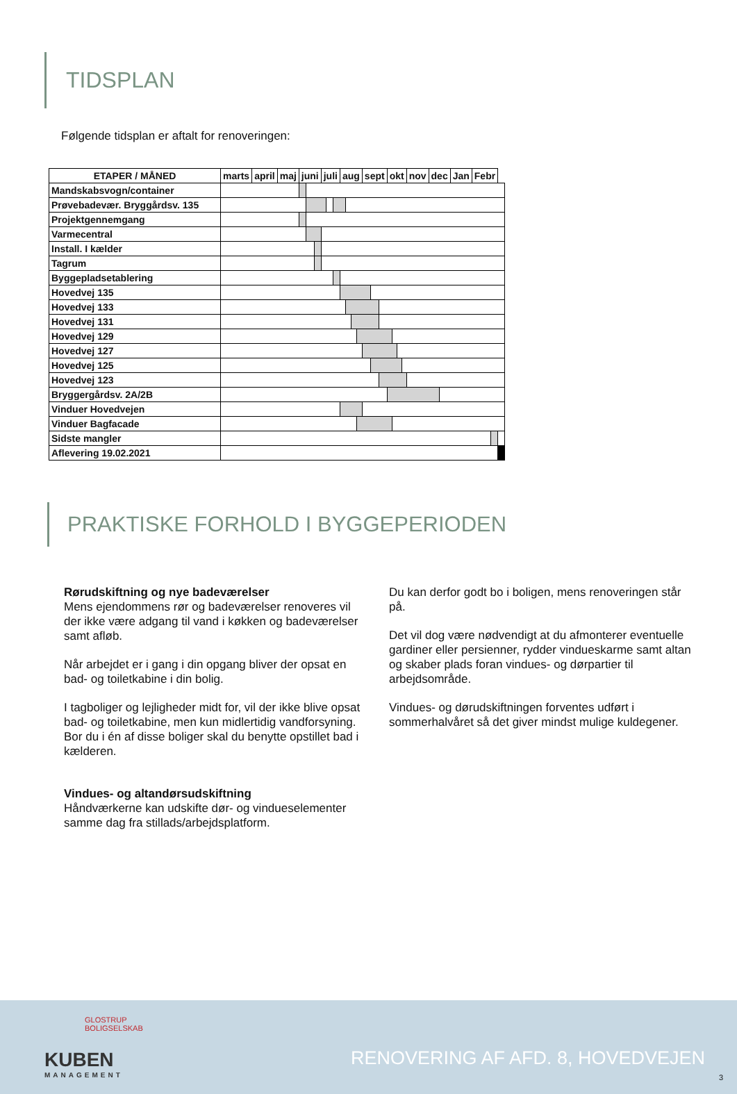TIDSPLAN
Følgende tidsplan er aftalt for renoveringen:
| ETAPER / MÅNED | marts | april | maj | juni | | | juli | | | aug | | | | sept | | | okt | | | | nov | dec | | Jan | Febr | | |
| --- | --- | --- | --- | --- | --- | --- | --- | --- | --- | --- | --- | --- | --- | --- | --- | --- | --- | --- | --- | --- | --- | --- | --- | --- | --- | --- | --- |
| Mandskabsvogn/container | | | | | | | | | | | | | | | | | | | | | | | | | | | |
| Prøvebadevær. Bryggårdsv. 135 | | | | | | | | | | | | | | | | | | | | | | | | | | | |
| Projektgennemgang | | | | | | | | | | | | | | | | | | | | | | | | | | | |
| Varmecentral | | | | | | | | | | | | | | | | | | | | | | | | | | | |
| Install. I kælder | | | | | | | | | | | | | | | | | | | | | | | | | | | |
| Tagrum | | | | | | | | | | | | | | | | | | | | | | | | | | | |
| Byggepladsetablering | | | | | | | | | | | | | | | | | | | | | | | | | | | |
| Hovedvej 135 | | | | | | | | | | | | | | | | | | | | | | | | | | | |
| Hovedvej 133 | | | | | | | | | | | | | | | | | | | | | | | | | | | |
| Hovedvej 131 | | | | | | | | | | | | | | | | | | | | | | | | | | | |
| Hovedvej 129 | | | | | | | | | | | | | | | | | | | | | | | | | | | |
| Hovedvej 127 | | | | | | | | | | | | | | | | | | | | | | | | | | | |
| Hovedvej 125 | | | | | | | | | | | | | | | | | | | | | | | | | | | |
| Hovedvej 123 | | | | | | | | | | | | | | | | | | | | | | | | | | | |
| Bryggergårdsv. 2A/2B | | | | | | | | | | | | | | | | | | | | | | | | | | | |
| Vinduer Hovedvejen | | | | | | | | | | | | | | | | | | | | | | | | | | | |
| Vinduer Bagfacade | | | | | | | | | | | | | | | | | | | | | | | | | | | |
| Sidste mangler | | | | | | | | | | | | | | | | | | | | | | | | | | | |
| Aflevering 19.02.2021 | | | | | | | | | | | | | | | | | | | | | | | | | | | |
PRAKTISKE FORHOLD I BYGGEPERIODEN
Rørudskiftning og nye badeværelser
Mens ejendommens rør og badeværelser renoveres vil der ikke være adgang til vand i køkken og badeværelser samt afløb.
Når arbejdet er i gang i din opgang bliver der opsat en bad- og toiletkabine i din bolig.
I tagboliger og lejligheder midt for, vil der ikke blive opsat bad- og toiletkabine, men kun midlertidig vandforsyning. Bor du i én af disse boliger skal du benytte opstillet bad i kælderen.
Vindues- og altandørsudskiftning
Håndværkerne kan udskifte dør- og vindueselementer samme dag fra stillads/arbejdsplatform.
Du kan derfor godt bo i boligen, mens renoveringen står på.
Det vil dog være nødvendigt at du afmonterer eventuelle gardiner eller persienner, rydder vindueskarme samt altan og skaber plads foran vindues- og dørpartier til arbejdsområde.
Vindues- og dørudskiftningen forventes udført i sommerhalvåret så det giver mindst mulige kuldegener.
GLOSTRUP
BOLIGSELSKAB
KUBEN
MANAGEMENT
RENOVERING AF AFD. 8, HOVEDVEJEN
3